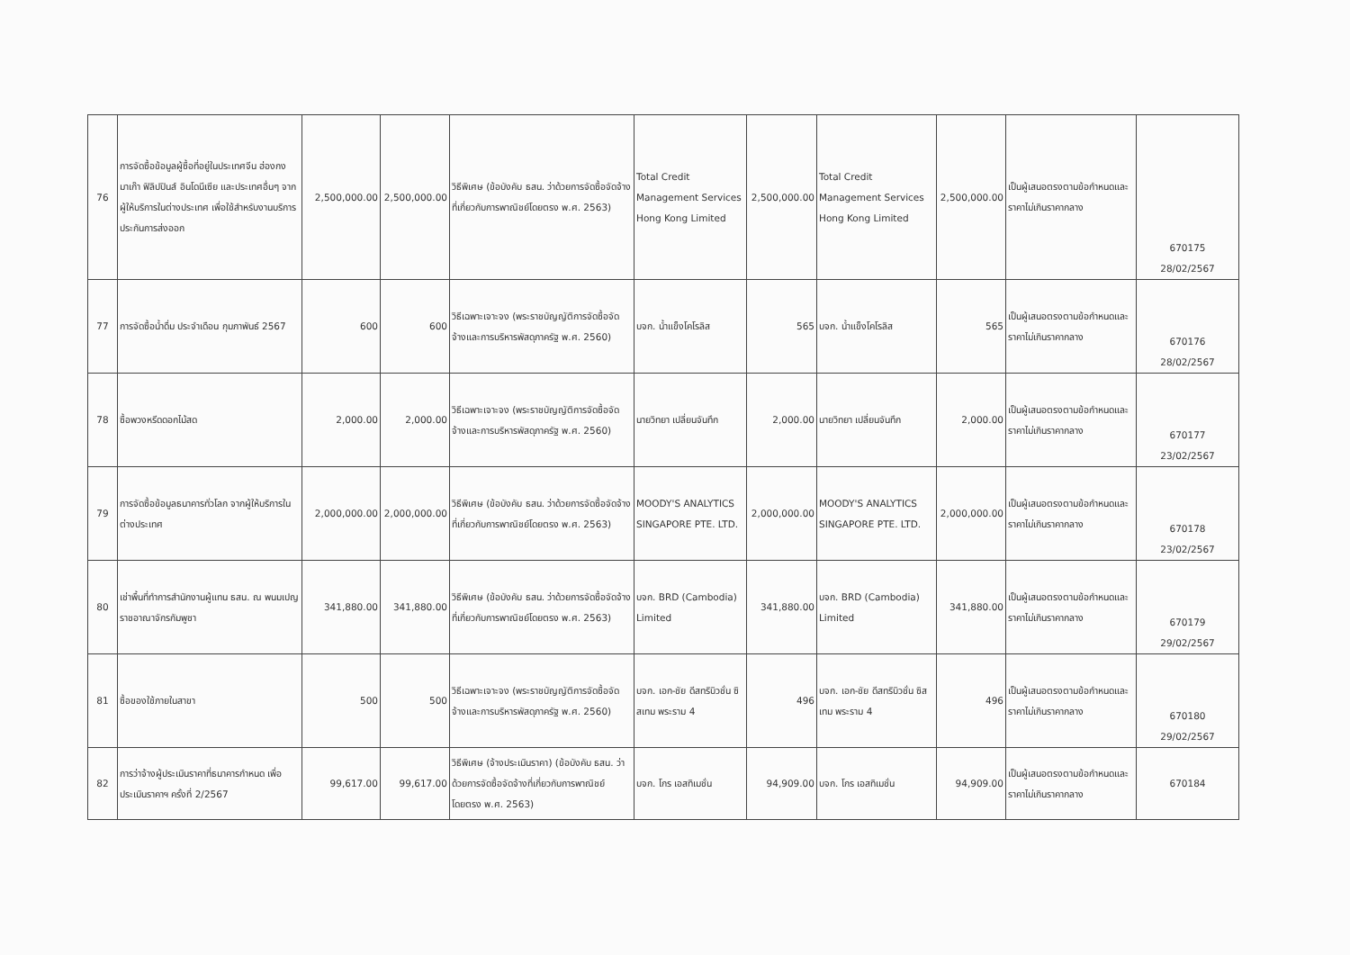| 76 | การจัดซื้อข้อมูลผู้ซื้อที่อยู่ในประเทศจีน ฮ่องกง มาเก๊า ฟิลิปปินส์ อินโดนีเซีย และประเทศอื่นๆ จากผู้ให้บริการในต่างประเทศ เพื่อใช้สำหรับงานบริการประกันการส่งออก | 2,500,000.00 | 2,500,000.00 | วิธีพิเศษ (ข้อบังคับ ธสน. ว่าด้วยการจัดซื้อจัดจ้างที่เกี่ยวกับการพาณิชย์โดยตรง พ.ศ. 2563) | Total Credit Management Services Hong Kong Limited | 2,500,000.00 | Total Credit Management Services Hong Kong Limited | 2,500,000.00 | เป็นผู้เสนอตรงตามข้อกำหนดและราคาไม่เกินราคากลาง | 670175 28/02/2567 |
| 77 | การจัดซื้อน้ำดื่ม ประจำเดือน กุมภาพันธ์ 2567 | 600 | 600 | วิธีเฉพาะเจาะจง (พระราชบัญญัติการจัดซื้อจัดจ้างและการบริหารพัสดุภาครัฐ พ.ศ. 2560) | บจก. น้ำแข็งโคโรลิส | 565 | บจก. น้ำแข็งโคโรลิส | 565 | เป็นผู้เสนอตรงตามข้อกำหนดและราคาไม่เกินราคากลาง | 670176 28/02/2567 |
| 78 | ซื้อพวงหรีดดอกไม้สด | 2,000.00 | 2,000.00 | วิธีเฉพาะเจาะจง (พระราชบัญญัติการจัดซื้อจัดจ้างและการบริหารพัสดุภาครัฐ พ.ศ. 2560) | นายวิทยา เปลี่ยนจันทึก | 2,000.00 | นายวิทยา เปลี่ยนจันทึก | 2,000.00 | เป็นผู้เสนอตรงตามข้อกำหนดและราคาไม่เกินราคากลาง | 670177 23/02/2567 |
| 79 | การจัดซื้อข้อมูลธนาคารทั่วโลก จากผู้ให้บริการในต่างประเทศ | 2,000,000.00 | 2,000,000.00 | วิธีพิเศษ (ข้อบังคับ ธสน. ว่าด้วยการจัดซื้อจัดจ้างที่เกี่ยวกับการพาณิชย์โดยตรง พ.ศ. 2563) | MOODY'S ANALYTICS SINGAPORE PTE. LTD. | 2,000,000.00 | MOODY'S ANALYTICS SINGAPORE PTE. LTD. | 2,000,000.00 | เป็นผู้เสนอตรงตามข้อกำหนดและราคาไม่เกินราคากลาง | 670178 23/02/2567 |
| 80 | เช่าพื้นที่ทำการสำนักงานผู้แทน ธสน. ณ พนมเปญ ราชอาณาจักรกัมพูชา | 341,880.00 | 341,880.00 | วิธีพิเศษ (ข้อบังคับ ธสน. ว่าด้วยการจัดซื้อจัดจ้างที่เกี่ยวกับการพาณิชย์โดยตรง พ.ศ. 2563) | บจก. BRD (Cambodia) Limited | 341,880.00 | บจก. BRD (Cambodia) Limited | 341,880.00 | เป็นผู้เสนอตรงตามข้อกำหนดและราคาไม่เกินราคากลาง | 670179 29/02/2567 |
| 81 | ซื้อของใช้ภายในสาขา | 500 | 500 | วิธีเฉพาะเจาะจง (พระราชบัญญัติการจัดซื้อจัดจ้างและการบริหารพัสดุภาครัฐ พ.ศ. 2560) | บจก. เอก-ชัย ดีสทริบิวชั่น ซิสเทม พระราม 4 | 496 | บจก. เอก-ชัย ดีสทริบิวชั่น ซิสเทม พระราม 4 | 496 | เป็นผู้เสนอตรงตามข้อกำหนดและราคาไม่เกินราคากลาง | 670180 29/02/2567 |
| 82 | การว่าจ้างผู้ประเมินราคาที่ธนาคารกำหนด เพื่อประเมินราคาฯ ครั้งที่ 2/2567 | 99,617.00 | 99,617.00 | วิธีพิเศษ (จ้างประเมินราคา) (ข้อบังคับ ธสน. ว่าด้วยการจัดซื้อจัดจ้างที่เกี่ยวกับการพาณิชย์โดยตรง พ.ศ. 2563) | บจก. โกร เอสทิเมชั่น | 94,909.00 | บจก. โกร เอสทิเมชั่น | 94,909.00 | เป็นผู้เสนอตรงตามข้อกำหนดและราคาไม่เกินราคากลาง | 670184 |